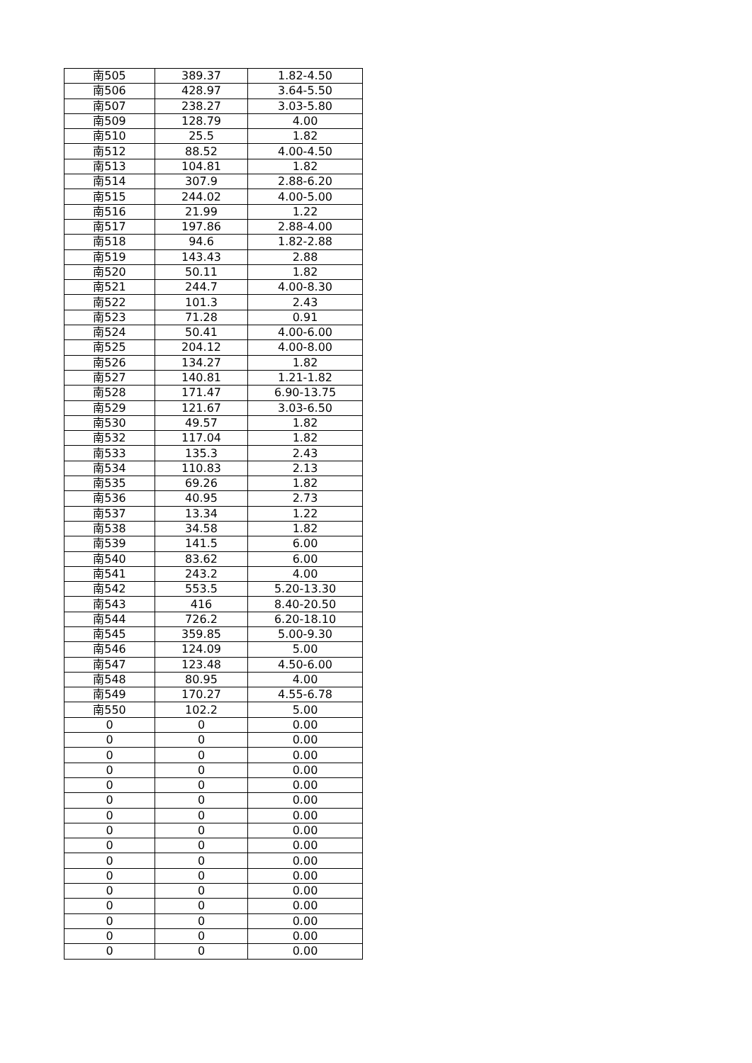| 南505 | 389.37 | 1.82-4.50 |
| 南506 | 428.97 | 3.64-5.50 |
| 南507 | 238.27 | 3.03-5.80 |
| 南509 | 128.79 | 4.00 |
| 南510 | 25.5 | 1.82 |
| 南512 | 88.52 | 4.00-4.50 |
| 南513 | 104.81 | 1.82 |
| 南514 | 307.9 | 2.88-6.20 |
| 南515 | 244.02 | 4.00-5.00 |
| 南516 | 21.99 | 1.22 |
| 南517 | 197.86 | 2.88-4.00 |
| 南518 | 94.6 | 1.82-2.88 |
| 南519 | 143.43 | 2.88 |
| 南520 | 50.11 | 1.82 |
| 南521 | 244.7 | 4.00-8.30 |
| 南522 | 101.3 | 2.43 |
| 南523 | 71.28 | 0.91 |
| 南524 | 50.41 | 4.00-6.00 |
| 南525 | 204.12 | 4.00-8.00 |
| 南526 | 134.27 | 1.82 |
| 南527 | 140.81 | 1.21-1.82 |
| 南528 | 171.47 | 6.90-13.75 |
| 南529 | 121.67 | 3.03-6.50 |
| 南530 | 49.57 | 1.82 |
| 南532 | 117.04 | 1.82 |
| 南533 | 135.3 | 2.43 |
| 南534 | 110.83 | 2.13 |
| 南535 | 69.26 | 1.82 |
| 南536 | 40.95 | 2.73 |
| 南537 | 13.34 | 1.22 |
| 南538 | 34.58 | 1.82 |
| 南539 | 141.5 | 6.00 |
| 南540 | 83.62 | 6.00 |
| 南541 | 243.2 | 4.00 |
| 南542 | 553.5 | 5.20-13.30 |
| 南543 | 416 | 8.40-20.50 |
| 南544 | 726.2 | 6.20-18.10 |
| 南545 | 359.85 | 5.00-9.30 |
| 南546 | 124.09 | 5.00 |
| 南547 | 123.48 | 4.50-6.00 |
| 南548 | 80.95 | 4.00 |
| 南549 | 170.27 | 4.55-6.78 |
| 南550 | 102.2 | 5.00 |
| 0 | 0 | 0.00 |
| 0 | 0 | 0.00 |
| 0 | 0 | 0.00 |
| 0 | 0 | 0.00 |
| 0 | 0 | 0.00 |
| 0 | 0 | 0.00 |
| 0 | 0 | 0.00 |
| 0 | 0 | 0.00 |
| 0 | 0 | 0.00 |
| 0 | 0 | 0.00 |
| 0 | 0 | 0.00 |
| 0 | 0 | 0.00 |
| 0 | 0 | 0.00 |
| 0 | 0 | 0.00 |
| 0 | 0 | 0.00 |
| 0 | 0 | 0.00 |